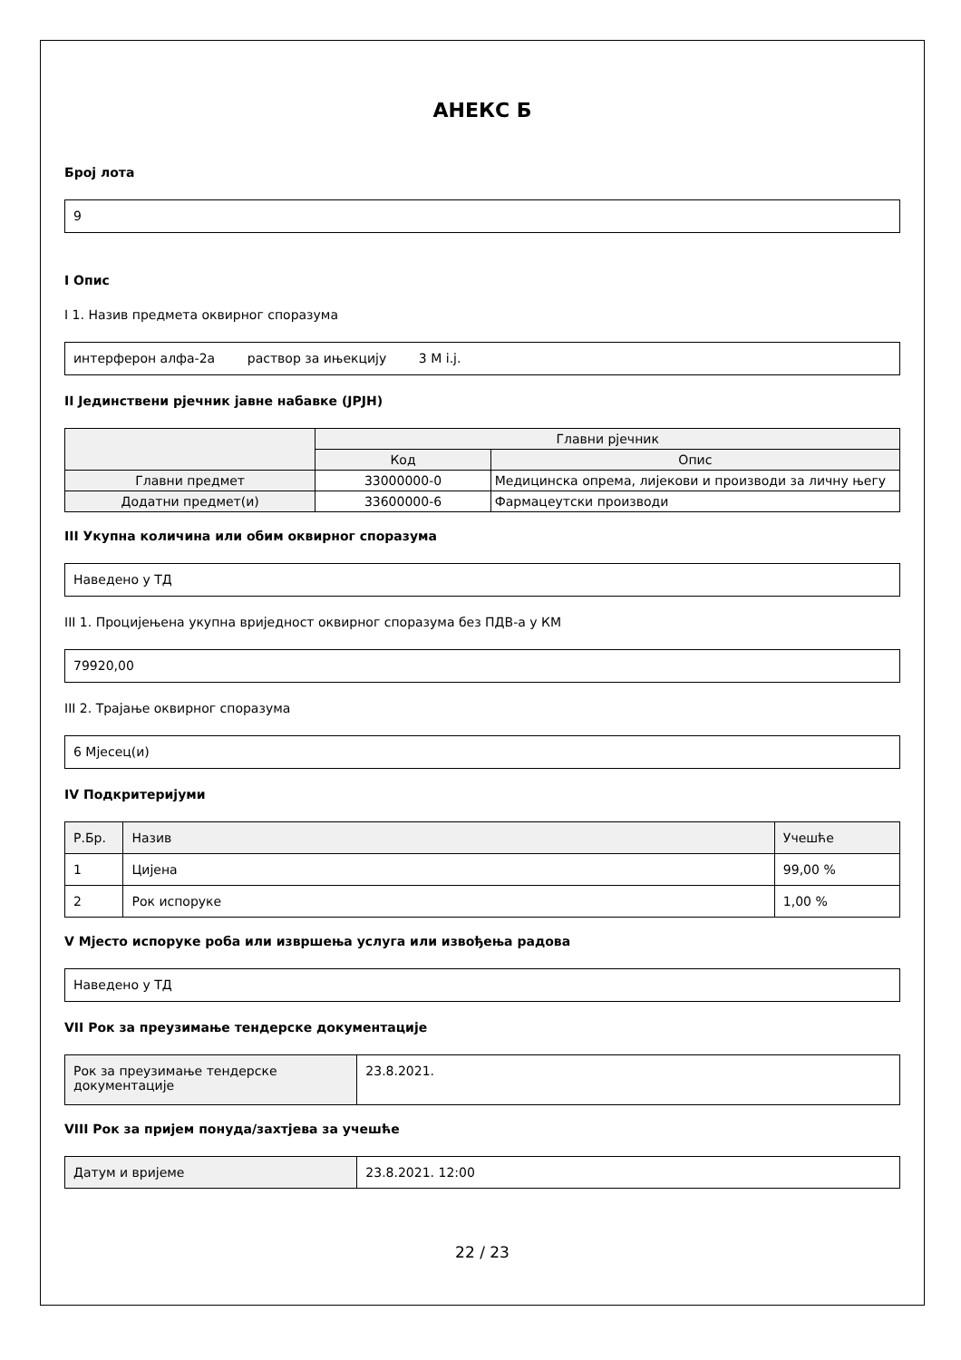АНЕКС Б
Број лота
9
I Опис
I 1. Назив предмета оквирног споразума
интерферон алфа-2а раствор за ињекцију 3 M i.j.
II Јединствени рјечник јавне набавке (ЈРЈН)
| | Главни рјечник | |
| --- | --- | --- |
| | Код | Опис |
| Главни предмет | 33000000-0 | Медицинска опрема, лијекови и производи за личну његу |
| Додатни предмет(и) | 33600000-6 | Фармацеутски производи |
III Укупна количина или обим оквирног споразума
Наведено у ТД
III 1. Процијењена укупна вриједност оквирног споразума без ПДВ-а у КМ
79920,00
III 2. Трајање оквирног споразума
6 Мјесец(и)
IV Подкритеријуми
| Р.Бр. | Назив | Учешће |
| --- | --- | --- |
| 1 | Цијена | 99,00 % |
| 2 | Рок испоруке | 1,00 % |
V Мјесто испоруке роба или извршења услуга или извођења радова
Наведено у ТД
VII Рок за преузимање тендерске документације
| Рок за преузимање тендерске документације | 23.8.2021. |
VIII Рок за пријем понуда/захтјева за учешће
| Датум и вријеме | 23.8.2021. 12:00 |
22 / 23